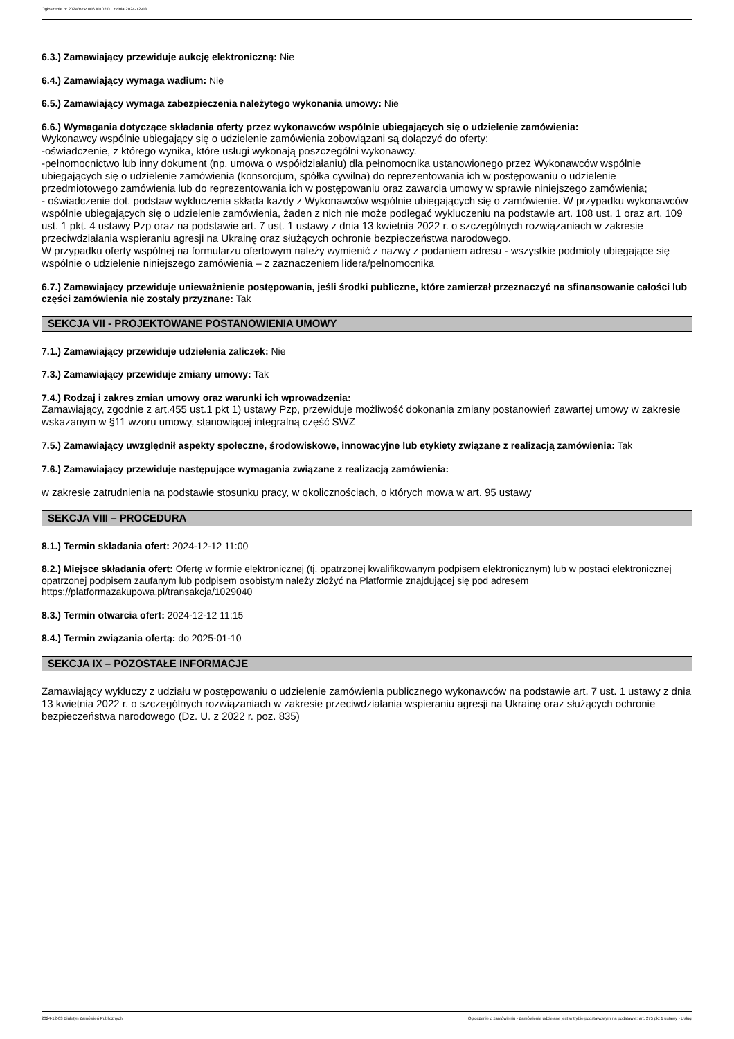Ogłoszenie nr 2024/BZP 00630102/01 z dnia 2024-12-03
6.3.) Zamawiający przewiduje aukcję elektroniczną: Nie
6.4.) Zamawiający wymaga wadium: Nie
6.5.) Zamawiający wymaga zabezpieczenia należytego wykonania umowy: Nie
6.6.) Wymagania dotyczące składania oferty przez wykonawców wspólnie ubiegających się o udzielenie zamówienia:
Wykonawcy wspólnie ubiegający się o udzielenie zamówienia zobowiązani są dołączyć do oferty:
-oświadczenie, z którego wynika, które usługi wykonają poszczególni wykonawcy.
-pełnomocnictwo lub inny dokument (np. umowa o współdziałaniu) dla pełnomocnika ustanowionego przez Wykonawców wspólnie ubiegających się o udzielenie zamówienia (konsorcjum, spółka cywilna) do reprezentowania ich w postępowaniu o udzielenie przedmiotowego zamówienia lub do reprezentowania ich w postępowaniu oraz zawarcia umowy w sprawie niniejszego zamówienia;
- oświadczenie dot. podstaw wykluczenia składa każdy z Wykonawców wspólnie ubiegających się o zamówienie. W przypadku wykonawców wspólnie ubiegających się o udzielenie zamówienia, żaden z nich nie może podlegać wykluczeniu na podstawie art. 108 ust. 1 oraz art. 109 ust. 1 pkt. 4 ustawy Pzp oraz na podstawie art. 7 ust. 1 ustawy z dnia 13 kwietnia 2022 r. o szczególnych rozwiązaniach w zakresie przeciwdziałania wspieraniu agresji na Ukrainę oraz służących ochronie bezpieczeństwa narodowego.
W przypadku oferty wspólnej na formularzu ofertowym należy wymienić z nazwy z podaniem adresu - wszystkie podmioty ubiegające się wspólnie o udzielenie niniejszego zamówienia – z zaznaczeniem lidera/pełnomocnika
6.7.) Zamawiający przewiduje unieważnienie postępowania, jeśli środki publiczne, które zamierzał przeznaczyć na sfinansowanie całości lub części zamówienia nie zostały przyznane: Tak
SEKCJA VII - PROJEKTOWANE POSTANOWIENIA UMOWY
7.1.) Zamawiający przewiduje udzielenia zaliczek: Nie
7.3.) Zamawiający przewiduje zmiany umowy: Tak
7.4.) Rodzaj i zakres zmian umowy oraz warunki ich wprowadzenia:
Zamawiający, zgodnie z art.455 ust.1 pkt 1) ustawy Pzp, przewiduje możliwość dokonania zmiany postanowień zawartej umowy w zakresie wskazanym w §11 wzoru umowy, stanowiącej integralną część SWZ
7.5.) Zamawiający uwzględnił aspekty społeczne, środowiskowe, innowacyjne lub etykiety związane z realizacją zamówienia: Tak
7.6.) Zamawiający przewiduje następujące wymagania związane z realizacją zamówienia:
w zakresie zatrudnienia na podstawie stosunku pracy, w okolicznościach, o których mowa w art. 95 ustawy
SEKCJA VIII – PROCEDURA
8.1.) Termin składania ofert: 2024-12-12 11:00
8.2.) Miejsce składania ofert: Ofertę w formie elektronicznej (tj. opatrzonej kwalifikowanym podpisem elektronicznym) lub w postaci elektronicznej opatrzonej podpisem zaufanym lub podpisem osobistym należy złożyć na Platformie znajdującej się pod adresem https://platformazakupowa.pl/transakcja/1029040
8.3.) Termin otwarcia ofert: 2024-12-12 11:15
8.4.) Termin związania ofertą: do 2025-01-10
SEKCJA IX – POZOSTAŁE INFORMACJE
Zamawiający wykluczy z udziału w postępowaniu o udzielenie zamówienia publicznego wykonawców na podstawie art. 7 ust. 1 ustawy z dnia 13 kwietnia 2022 r. o szczególnych rozwiązaniach w zakresie przeciwdziałania wspieraniu agresji na Ukrainę oraz służących ochronie bezpieczeństwa narodowego (Dz. U. z 2022 r. poz. 835)
2024-12-03 Biuletyn Zamówień Publicznych Ogłoszenie o zamówieniu - Zamówienie udzielane jest w trybie podstawowym na podstawie: art. 275 pkt 1 ustawy - Usługi